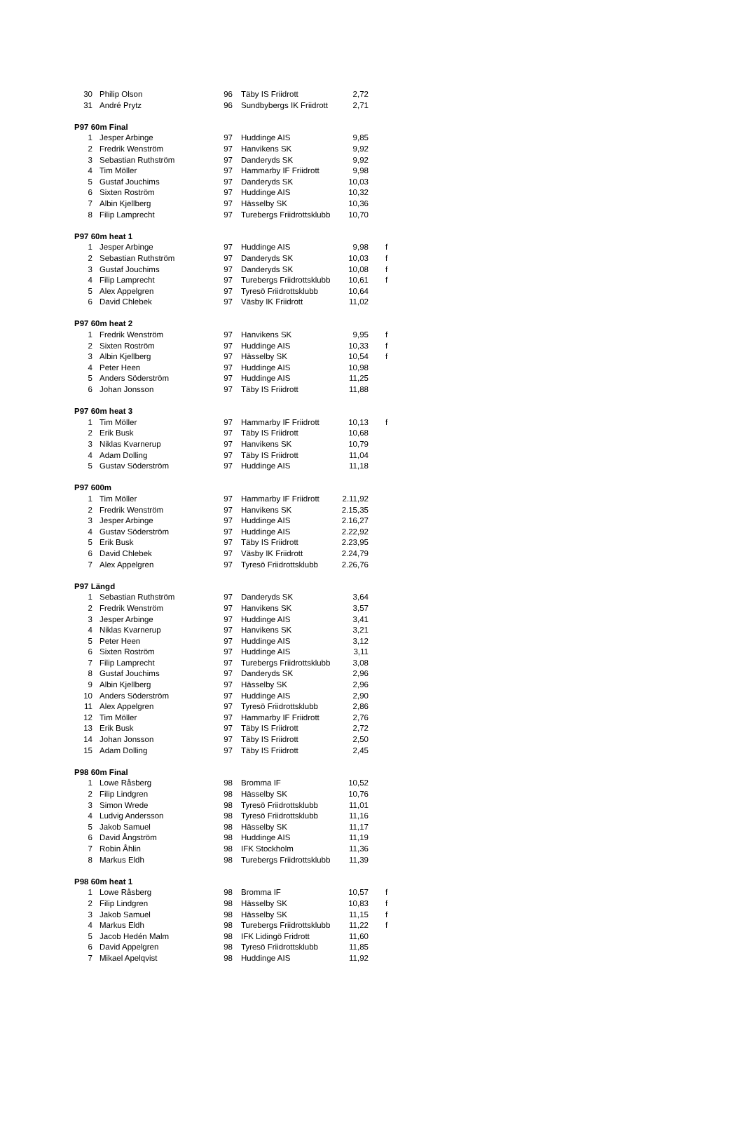| 30 | Philip Olson | 96 | Täby IS Friidrott | 2,72 | |
| 31 | André Prytz | 96 | Sundbybergs IK Friidrott | 2,71 | |
| P97 60m Final | | | | | |
| 1 | Jesper Arbinge | 97 | Huddinge AIS | 9,85 | |
| 2 | Fredrik Wenström | 97 | Hanvikens SK | 9,92 | |
| 3 | Sebastian Ruthström | 97 | Danderyds SK | 9,92 | |
| 4 | Tim Möller | 97 | Hammarby IF Friidrott | 9,98 | |
| 5 | Gustaf Jouchims | 97 | Danderyds SK | 10,03 | |
| 6 | Sixten Roström | 97 | Huddinge AIS | 10,32 | |
| 7 | Albin Kjellberg | 97 | Hässelby SK | 10,36 | |
| 8 | Filip Lamprecht | 97 | Turebergs Friidrottsklubb | 10,70 | |
| P97 60m heat 1 | | | | | |
| 1 | Jesper Arbinge | 97 | Huddinge AIS | 9,98 | f |
| 2 | Sebastian Ruthström | 97 | Danderyds SK | 10,03 | f |
| 3 | Gustaf Jouchims | 97 | Danderyds SK | 10,08 | f |
| 4 | Filip Lamprecht | 97 | Turebergs Friidrottsklubb | 10,61 | f |
| 5 | Alex Appelgren | 97 | Tyresö Friidrottsklubb | 10,64 | |
| 6 | David Chlebek | 97 | Väsby IK Friidrott | 11,02 | |
| P97 60m heat 2 | | | | | |
| 1 | Fredrik Wenström | 97 | Hanvikens SK | 9,95 | f |
| 2 | Sixten Roström | 97 | Huddinge AIS | 10,33 | f |
| 3 | Albin Kjellberg | 97 | Hässelby SK | 10,54 | f |
| 4 | Peter Heen | 97 | Huddinge AIS | 10,98 | |
| 5 | Anders Söderström | 97 | Huddinge AIS | 11,25 | |
| 6 | Johan Jonsson | 97 | Täby IS Friidrott | 11,88 | |
| P97 60m heat 3 | | | | | |
| 1 | Tim Möller | 97 | Hammarby IF Friidrott | 10,13 | f |
| 2 | Erik Busk | 97 | Täby IS Friidrott | 10,68 | |
| 3 | Niklas Kvarnerup | 97 | Hanvikens SK | 10,79 | |
| 4 | Adam Dolling | 97 | Täby IS Friidrott | 11,04 | |
| 5 | Gustav Söderström | 97 | Huddinge AIS | 11,18 | |
| P97 600m | | | | | |
| 1 | Tim Möller | 97 | Hammarby IF Friidrott | 2.11,92 | |
| 2 | Fredrik Wenström | 97 | Hanvikens SK | 2.15,35 | |
| 3 | Jesper Arbinge | 97 | Huddinge AIS | 2.16,27 | |
| 4 | Gustav Söderström | 97 | Huddinge AIS | 2.22,92 | |
| 5 | Erik Busk | 97 | Täby IS Friidrott | 2.23,95 | |
| 6 | David Chlebek | 97 | Väsby IK Friidrott | 2.24,79 | |
| 7 | Alex Appelgren | 97 | Tyresö Friidrottsklubb | 2.26,76 | |
| P97 Längd | | | | | |
| 1 | Sebastian Ruthström | 97 | Danderyds SK | 3,64 | |
| 2 | Fredrik Wenström | 97 | Hanvikens SK | 3,57 | |
| 3 | Jesper Arbinge | 97 | Huddinge AIS | 3,41 | |
| 4 | Niklas Kvarnerup | 97 | Hanvikens SK | 3,21 | |
| 5 | Peter Heen | 97 | Huddinge AIS | 3,12 | |
| 6 | Sixten Roström | 97 | Huddinge AIS | 3,11 | |
| 7 | Filip Lamprecht | 97 | Turebergs Friidrottsklubb | 3,08 | |
| 8 | Gustaf Jouchims | 97 | Danderyds SK | 2,96 | |
| 9 | Albin Kjellberg | 97 | Hässelby SK | 2,96 | |
| 10 | Anders Söderström | 97 | Huddinge AIS | 2,90 | |
| 11 | Alex Appelgren | 97 | Tyresö Friidrottsklubb | 2,86 | |
| 12 | Tim Möller | 97 | Hammarby IF Friidrott | 2,76 | |
| 13 | Erik Busk | 97 | Täby IS Friidrott | 2,72 | |
| 14 | Johan Jonsson | 97 | Täby IS Friidrott | 2,50 | |
| 15 | Adam Dolling | 97 | Täby IS Friidrott | 2,45 | |
| P98 60m Final | | | | | |
| 1 | Lowe Råsberg | 98 | Bromma IF | 10,52 | |
| 2 | Filip Lindgren | 98 | Hässelby SK | 10,76 | |
| 3 | Simon Wrede | 98 | Tyresö Friidrottsklubb | 11,01 | |
| 4 | Ludvig Andersson | 98 | Tyresö Friidrottsklubb | 11,16 | |
| 5 | Jakob Samuel | 98 | Hässelby SK | 11,17 | |
| 6 | David Ångström | 98 | Huddinge AIS | 11,19 | |
| 7 | Robin Åhlin | 98 | IFK Stockholm | 11,36 | |
| 8 | Markus Eldh | 98 | Turebergs Friidrottsklubb | 11,39 | |
| P98 60m heat 1 | | | | | |
| 1 | Lowe Råsberg | 98 | Bromma IF | 10,57 | f |
| 2 | Filip Lindgren | 98 | Hässelby SK | 10,83 | f |
| 3 | Jakob Samuel | 98 | Hässelby SK | 11,15 | f |
| 4 | Markus Eldh | 98 | Turebergs Friidrottsklubb | 11,22 | f |
| 5 | Jacob Hedén Malm | 98 | IFK Lidingö Fridrott | 11,60 | |
| 6 | David Appelgren | 98 | Tyresö Friidrottsklubb | 11,85 | |
| 7 | Mikael Apelqvist | 98 | Huddinge AIS | 11,92 | |